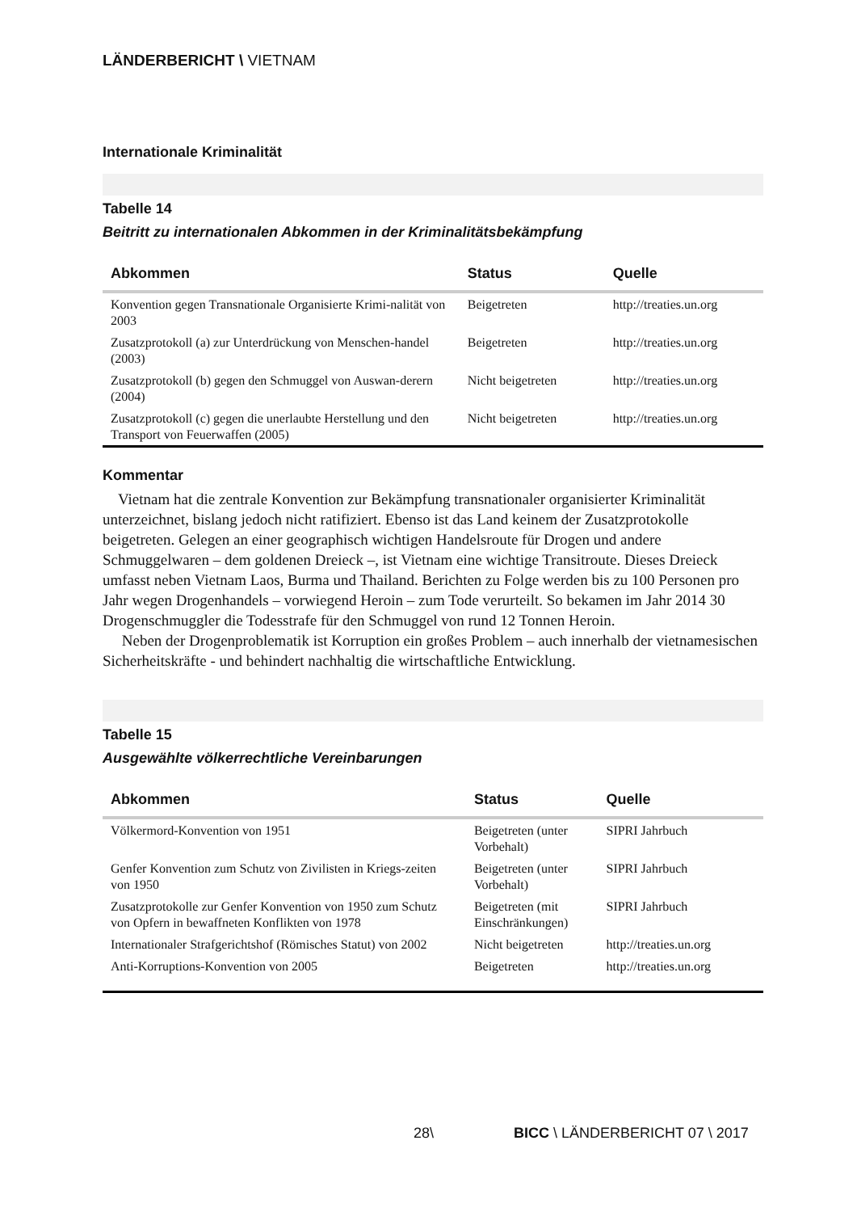LÄNDERBERICHT \ VIETNAM
Internationale Kriminalität
Tabelle 14
Beitritt zu internationalen Abkommen in der Kriminalitätsbekämpfung
| Abkommen | Status | Quelle |
| --- | --- | --- |
| Konvention gegen Transnationale Organisierte Krimi-nalität von 2003 | Beigetreten | http://treaties.un.org |
| Zusatzprotokoll (a) zur Unterdrückung von Menschen-handel (2003) | Beigetreten | http://treaties.un.org |
| Zusatzprotokoll (b) gegen den Schmuggel von Auswan-derern (2004) | Nicht beigetreten | http://treaties.un.org |
| Zusatzprotokoll (c) gegen die unerlaubte Herstellung und den Transport von Feuerwaffen (2005) | Nicht beigetreten | http://treaties.un.org |
Kommentar
Vietnam hat die zentrale Konvention zur Bekämpfung transnationaler organisierter Kriminalität unterzeichnet, bislang jedoch nicht ratifiziert. Ebenso ist das Land keinem der Zusatzprotokolle beigetreten. Gelegen an einer geographisch wichtigen Handelsroute für Drogen und andere Schmuggelwaren – dem goldenen Dreieck –, ist Vietnam eine wichtige Transitroute. Dieses Dreieck umfasst neben Vietnam Laos, Burma und Thailand. Berichten zu Folge werden bis zu 100 Personen pro Jahr wegen Drogenhandels – vorwiegend Heroin – zum Tode verurteilt. So bekamen im Jahr 2014 30 Drogenschmuggler die Todesstrafe für den Schmuggel von rund 12 Tonnen Heroin.
Neben der Drogenproblematik ist Korruption ein großes Problem – auch innerhalb der vietnamesischen Sicherheitskräfte - und behindert nachhaltig die wirtschaftliche Entwicklung.
Tabelle 15
Ausgewählte völkerrechtliche Vereinbarungen
| Abkommen | Status | Quelle |
| --- | --- | --- |
| Völkermord-Konvention von 1951 | Beigetreten (unter Vorbehalt) | SIPRI Jahrbuch |
| Genfer Konvention zum Schutz von Zivilisten in Kriegs-zeiten von 1950 | Beigetreten (unter Vorbehalt) | SIPRI Jahrbuch |
| Zusatzprotokolle zur Genfer Konvention von 1950 zum Schutz von Opfern in bewaffneten Konflikten von 1978 | Beigetreten (mit Einschränkungen) | SIPRI Jahrbuch |
| Internationaler Strafgerichtshof (Römisches Statut) von 2002 | Nicht beigetreten | http://treaties.un.org |
| Anti-Korruptions-Konvention von 2005 | Beigetreten | http://treaties.un.org |
28\ BICC \ LÄNDERBERICHT 07 \ 2017